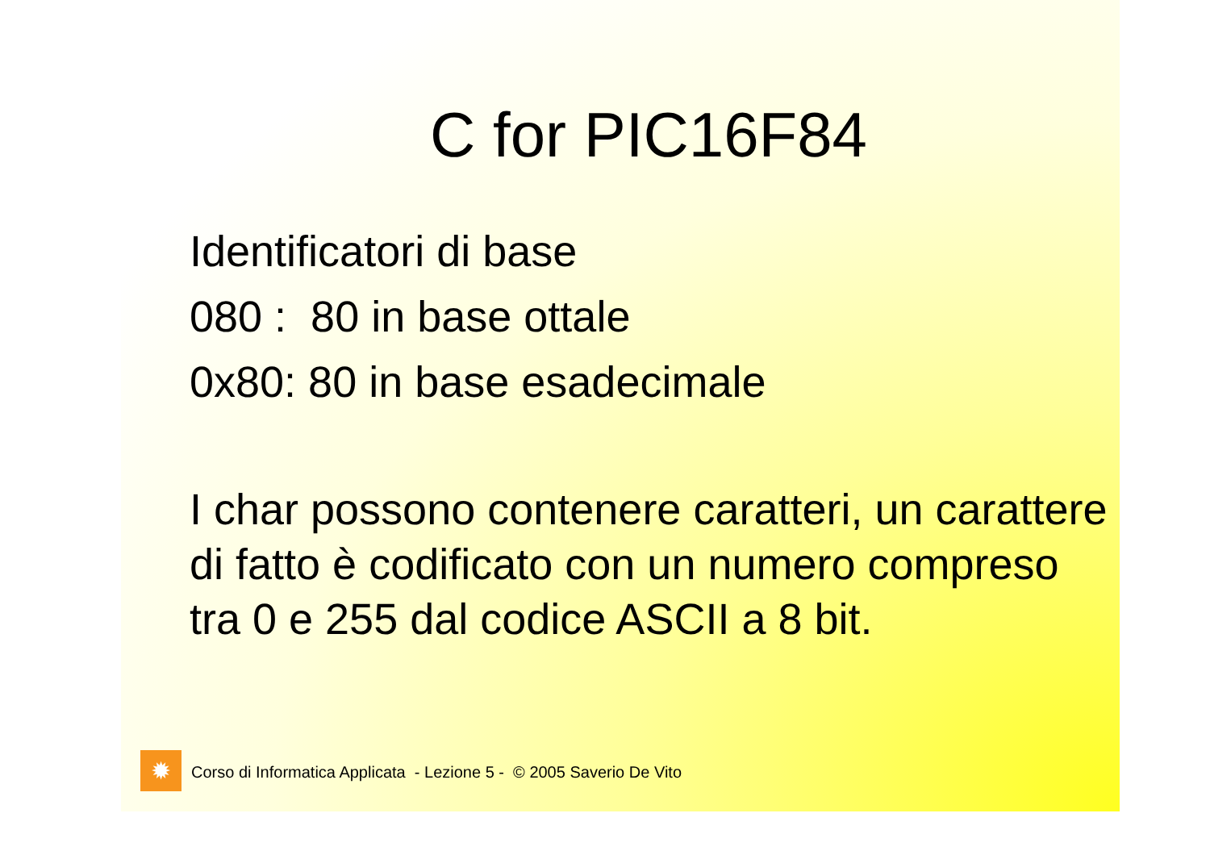C for PIC16F84
Identificatori di base
080 : 80 in base ottale
0x80: 80 in base esadecimale
I char possono contenere caratteri, un carattere di fatto è codificato con un numero compreso tra 0 e 255 dal codice ASCII a 8 bit.
✹
Corso di Informatica Applicata - Lezione 5 - © 2005 Saverio De Vito